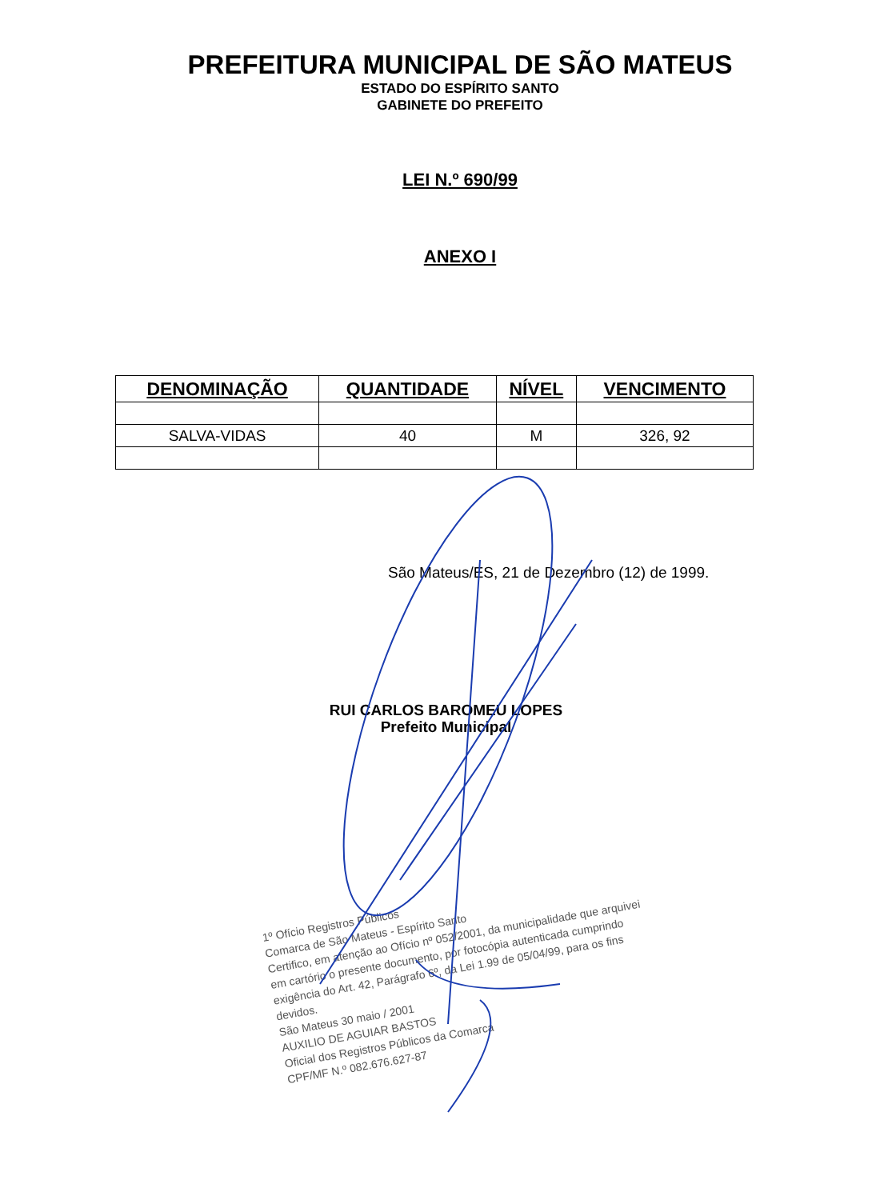PREFEITURA MUNICIPAL DE SÃO MATEUS
ESTADO DO ESPÍRITO SANTO
GABINETE DO PREFEITO
LEI N.º 690/99
ANEXO I
| DENOMINAÇÃO | QUANTIDADE | NÍVEL | VENCIMENTO |
| --- | --- | --- | --- |
| SALVA-VIDAS | 40 | M | 326, 92 |
São Mateus/ES, 21 de Dezembro (12) de 1999.
RUI CARLOS BAROMEU LOPES
Prefeito Municipal
1º Ofício Registros Públicos
Comarca de São Mateus - Espírito Santo
Certifico, em atenção ao Ofício nº 052/2001, da municipalidade que arquivei em cartório o presente documento, por fotocópia autenticada cumprindo exigência do Art. 42, Parágrafo 6º, da Lei 1.99 de 05/04/99, para os fins devidos.
São Mateus 30 maio / 2001
AUXILIO DE AGUIAR BASTOS
Oficial dos Registros Públicos da Comarca
CPF/MF N.º 082.676.627-87